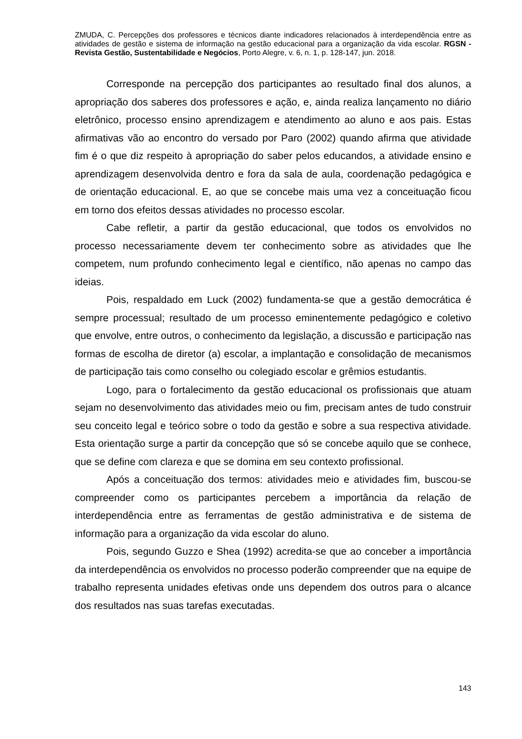ZMUDA, C. Percepções dos professores e técnicos diante indicadores relacionados à interdependência entre as atividades de gestão e sistema de informação na gestão educacional para a organização da vida escolar. RGSN - Revista Gestão, Sustentabilidade e Negócios, Porto Alegre, v. 6, n. 1, p. 128-147, jun. 2018.
Corresponde na percepção dos participantes ao resultado final dos alunos, a apropriação dos saberes dos professores e ação, e, ainda realiza lançamento no diário eletrônico, processo ensino aprendizagem e atendimento ao aluno e aos pais. Estas afirmativas vão ao encontro do versado por Paro (2002) quando afirma que atividade fim é o que diz respeito à apropriação do saber pelos educandos, a atividade ensino e aprendizagem desenvolvida dentro e fora da sala de aula, coordenação pedagógica e de orientação educacional. E, ao que se concebe mais uma vez a conceituação ficou em torno dos efeitos dessas atividades no processo escolar.
Cabe refletir, a partir da gestão educacional, que todos os envolvidos no processo necessariamente devem ter conhecimento sobre as atividades que lhe competem, num profundo conhecimento legal e científico, não apenas no campo das ideias.
Pois, respaldado em Luck (2002) fundamenta-se que a gestão democrática é sempre processual; resultado de um processo eminentemente pedagógico e coletivo que envolve, entre outros, o conhecimento da legislação, a discussão e participação nas formas de escolha de diretor (a) escolar, a implantação e consolidação de mecanismos de participação tais como conselho ou colegiado escolar e grêmios estudantis.
Logo, para o fortalecimento da gestão educacional os profissionais que atuam sejam no desenvolvimento das atividades meio ou fim, precisam antes de tudo construir seu conceito legal e teórico sobre o todo da gestão e sobre a sua respectiva atividade. Esta orientação surge a partir da concepção que só se concebe aquilo que se conhece, que se define com clareza e que se domina em seu contexto profissional.
Após a conceituação dos termos: atividades meio e atividades fim, buscou-se compreender como os participantes percebem a importância da relação de interdependência entre as ferramentas de gestão administrativa e de sistema de informação para a organização da vida escolar do aluno.
Pois, segundo Guzzo e Shea (1992) acredita-se que ao conceber a importância da interdependência os envolvidos no processo poderão compreender que na equipe de trabalho representa unidades efetivas onde uns dependem dos outros para o alcance dos resultados nas suas tarefas executadas.
143